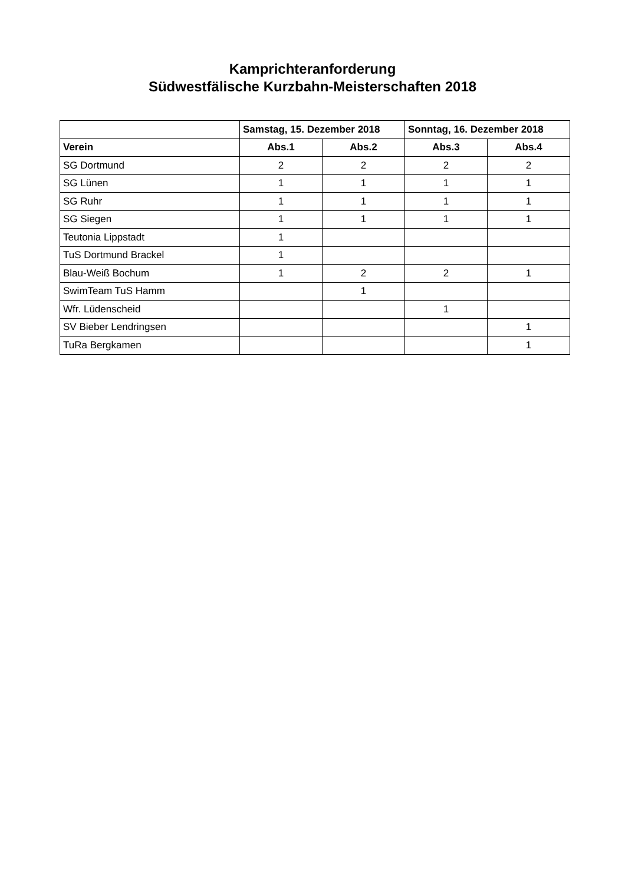Kamprichteranforderung
Südwestfälische Kurzbahn-Meisterschaften 2018
| | Samstag, 15. Dezember 2018 | | Sonntag, 16. Dezember 2018 | |
| --- | --- | --- | --- | --- |
| Verein | Abs.1 | Abs.2 | Abs.3 | Abs.4 |
| SG Dortmund | 2 | 2 | 2 | 2 |
| SG Lünen | 1 | 1 | 1 | 1 |
| SG Ruhr | 1 | 1 | 1 | 1 |
| SG Siegen | 1 | 1 | 1 | 1 |
| Teutonia Lippstadt | 1 | | | |
| TuS Dortmund Brackel | 1 | | | |
| Blau-Weiß Bochum | 1 | 2 | 2 | 1 |
| SwimTeam TuS Hamm | | 1 | | |
| Wfr. Lüdenscheid | | | 1 | |
| SV Bieber Lendringsen | | | | 1 |
| TuRa Bergkamen | | | | 1 |